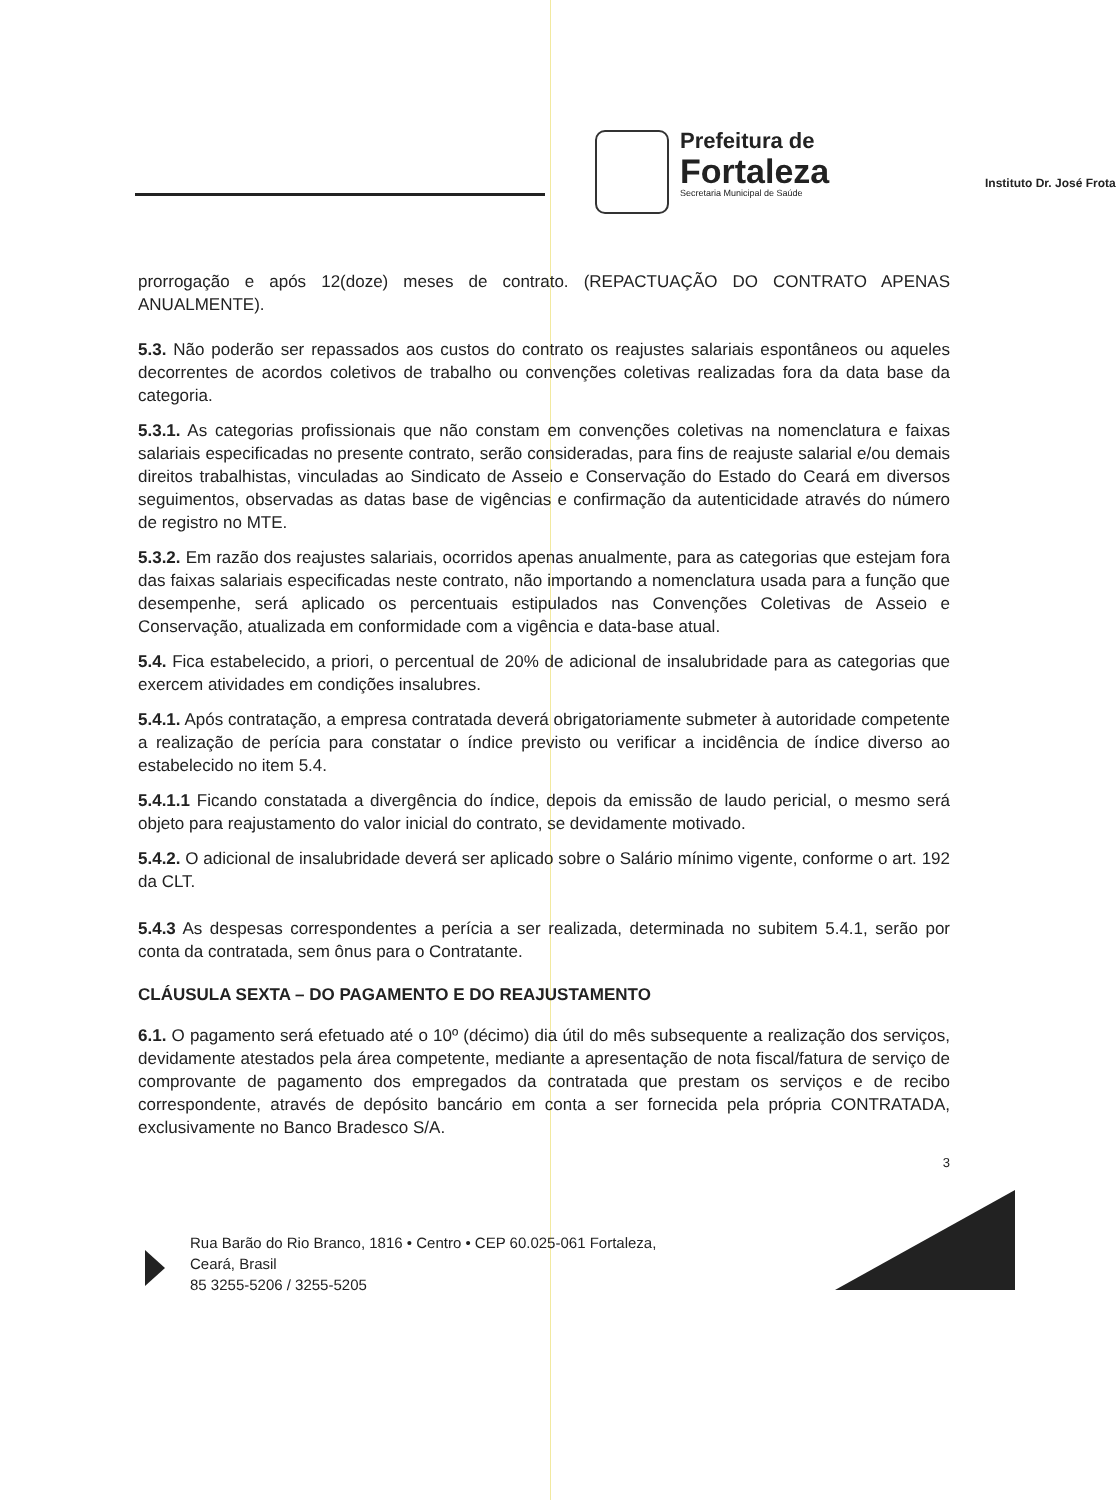Prefeitura de
Fortaleza
Secretaria Municipal de Saúde
Instituto Dr. José Frota
prorrogação e após 12(doze) meses de contrato. (REPACTUAÇÃO DO CONTRATO APENAS ANUALMENTE).
5.3. Não poderão ser repassados aos custos do contrato os reajustes salariais espontâneos ou aqueles decorrentes de acordos coletivos de trabalho ou convenções coletivas realizadas fora da data base da categoria.
5.3.1. As categorias profissionais que não constam em convenções coletivas na nomenclatura e faixas salariais especificadas no presente contrato, serão consideradas, para fins de reajuste salarial e/ou demais direitos trabalhistas, vinculadas ao Sindicato de Asseio e Conservação do Estado do Ceará em diversos seguimentos, observadas as datas base de vigências e confirmação da autenticidade através do número de registro no MTE.
5.3.2. Em razão dos reajustes salariais, ocorridos apenas anualmente, para as categorias que estejam fora das faixas salariais especificadas neste contrato, não importando a nomenclatura usada para a função que desempenhe, será aplicado os percentuais estipulados nas Convenções Coletivas de Asseio e Conservação, atualizada em conformidade com a vigência e data-base atual.
5.4. Fica estabelecido, a priori, o percentual de 20% de adicional de insalubridade para as categorias que exercem atividades em condições insalubres.
5.4.1. Após contratação, a empresa contratada deverá obrigatoriamente submeter à autoridade competente a realização de perícia para constatar o índice previsto ou verificar a incidência de índice diverso ao estabelecido no item 5.4.
5.4.1.1 Ficando constatada a divergência do índice, depois da emissão de laudo pericial, o mesmo será objeto para reajustamento do valor inicial do contrato, se devidamente motivado.
5.4.2. O adicional de insalubridade deverá ser aplicado sobre o Salário mínimo vigente, conforme o art. 192 da CLT.
5.4.3 As despesas correspondentes a perícia a ser realizada, determinada no subitem 5.4.1, serão por conta da contratada, sem ônus para o Contratante.
CLÁUSULA SEXTA – DO PAGAMENTO E DO REAJUSTAMENTO
6.1. O pagamento será efetuado até o 10º (décimo) dia útil do mês subsequente a realização dos serviços, devidamente atestados pela área competente, mediante a apresentação de nota fiscal/fatura de serviço de comprovante de pagamento dos empregados da contratada que prestam os serviços e de recibo correspondente, através de depósito bancário em conta a ser fornecida pela própria CONTRATADA, exclusivamente no Banco Bradesco S/A.
3
Rua Barão do Rio Branco, 1816 • Centro • CEP 60.025-061 Fortaleza,
Ceará, Brasil
85 3255-5206 / 3255-5205